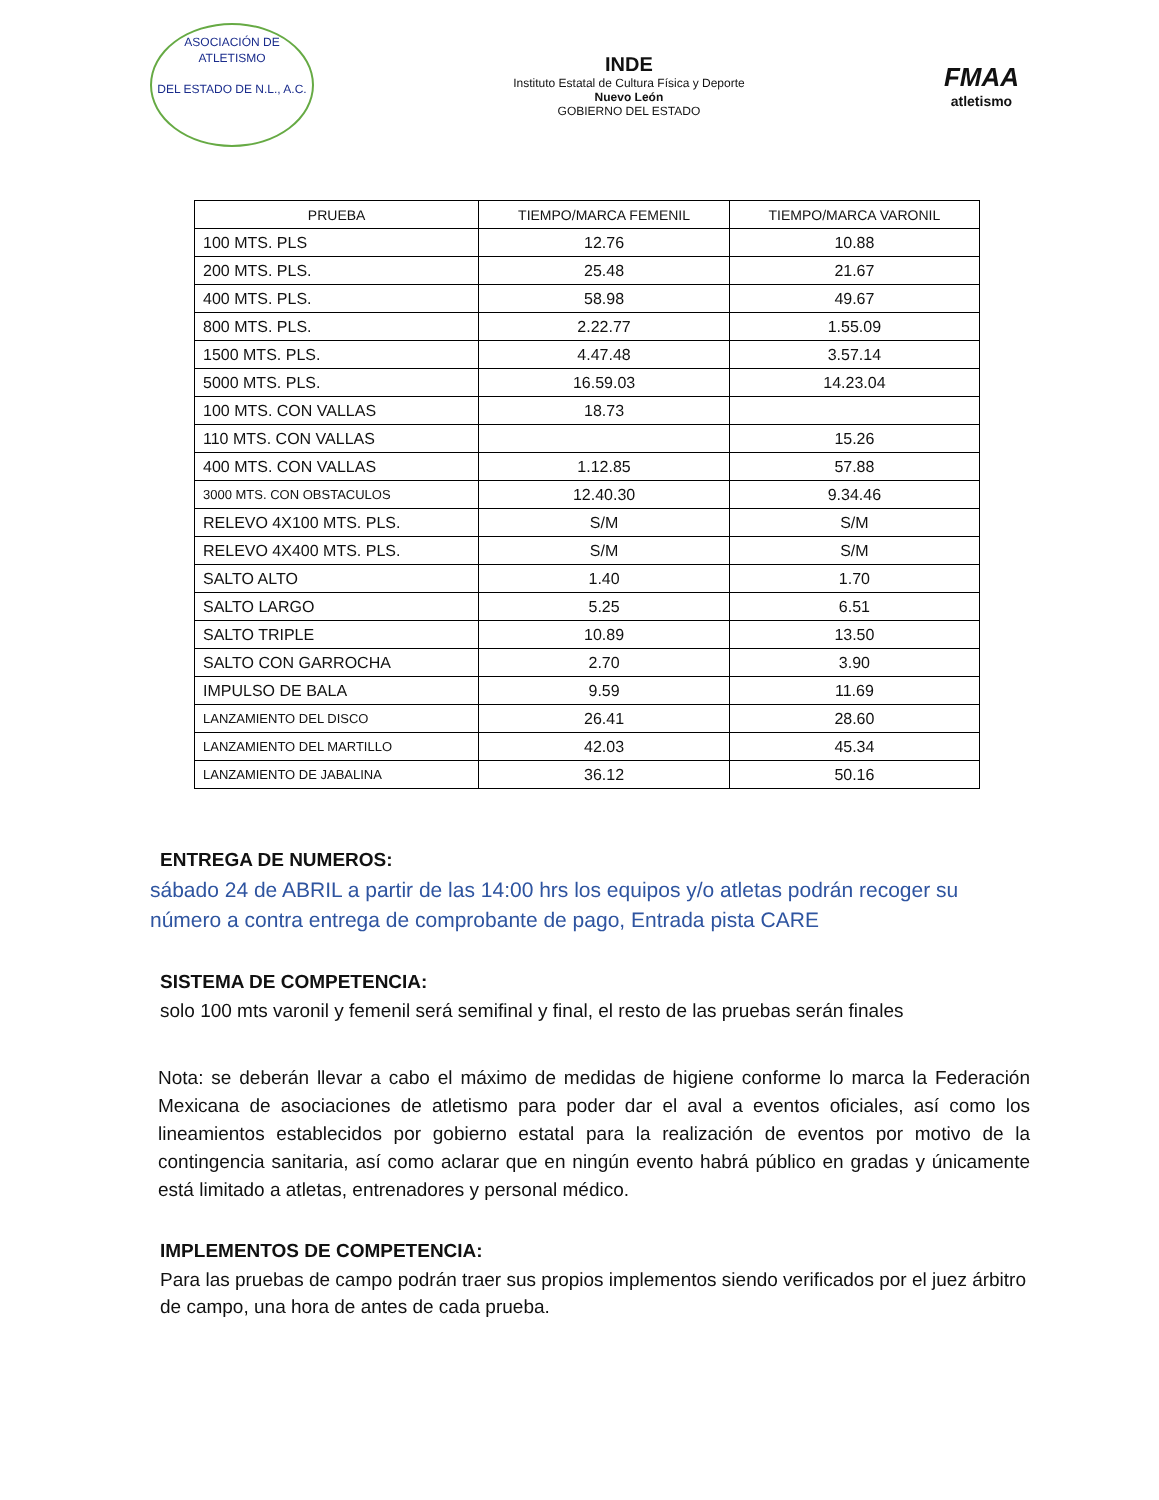ASOCIACIÓN DE ATLETISMO
DEL ESTADO DE N.L., A.C.
INDE
Instituto Estatal de Cultura Física y Deporte
Nuevo León
GOBIERNO DEL ESTADO
FMAA
atletismo
| PRUEBA | TIEMPO/MARCA FEMENIL | TIEMPO/MARCA VARONIL |
| --- | --- | --- |
| 100 MTS. PLS | 12.76 | 10.88 |
| 200 MTS. PLS. | 25.48 | 21.67 |
| 400 MTS. PLS. | 58.98 | 49.67 |
| 800 MTS. PLS. | 2.22.77 | 1.55.09 |
| 1500 MTS. PLS. | 4.47.48 | 3.57.14 |
| 5000 MTS. PLS. | 16.59.03 | 14.23.04 |
| 100 MTS. CON VALLAS | 18.73 | |
| 110 MTS. CON VALLAS | | 15.26 |
| 400 MTS. CON VALLAS | 1.12.85 | 57.88 |
| 3000 MTS. CON OBSTACULOS | 12.40.30 | 9.34.46 |
| RELEVO 4X100 MTS. PLS. | S/M | S/M |
| RELEVO 4X400 MTS. PLS. | S/M | S/M |
| SALTO ALTO | 1.40 | 1.70 |
| SALTO LARGO | 5.25 | 6.51 |
| SALTO TRIPLE | 10.89 | 13.50 |
| SALTO CON GARROCHA | 2.70 | 3.90 |
| IMPULSO DE BALA | 9.59 | 11.69 |
| LANZAMIENTO DEL DISCO | 26.41 | 28.60 |
| LANZAMIENTO DEL MARTILLO | 42.03 | 45.34 |
| LANZAMIENTO DE JABALINA | 36.12 | 50.16 |
ENTREGA DE NUMEROS:
sábado 24 de ABRIL a partir de las 14:00 hrs los equipos y/o atletas podrán recoger su número a contra entrega de comprobante de pago, Entrada pista CARE
SISTEMA DE COMPETENCIA:
solo 100 mts varonil y femenil será semifinal y final, el resto de las pruebas serán finales
Nota: se deberán llevar a cabo el máximo de medidas de higiene conforme lo marca la Federación Mexicana de asociaciones de atletismo para poder dar el aval a eventos oficiales, así como los lineamientos establecidos por gobierno estatal para la realización de eventos por motivo de la contingencia sanitaria, así como aclarar que en ningún evento habrá público en gradas y únicamente está limitado a atletas, entrenadores y personal médico.
IMPLEMENTOS DE COMPETENCIA:
Para las pruebas de campo podrán traer sus propios implementos siendo verificados por el juez árbitro de campo, una hora de antes de cada prueba.